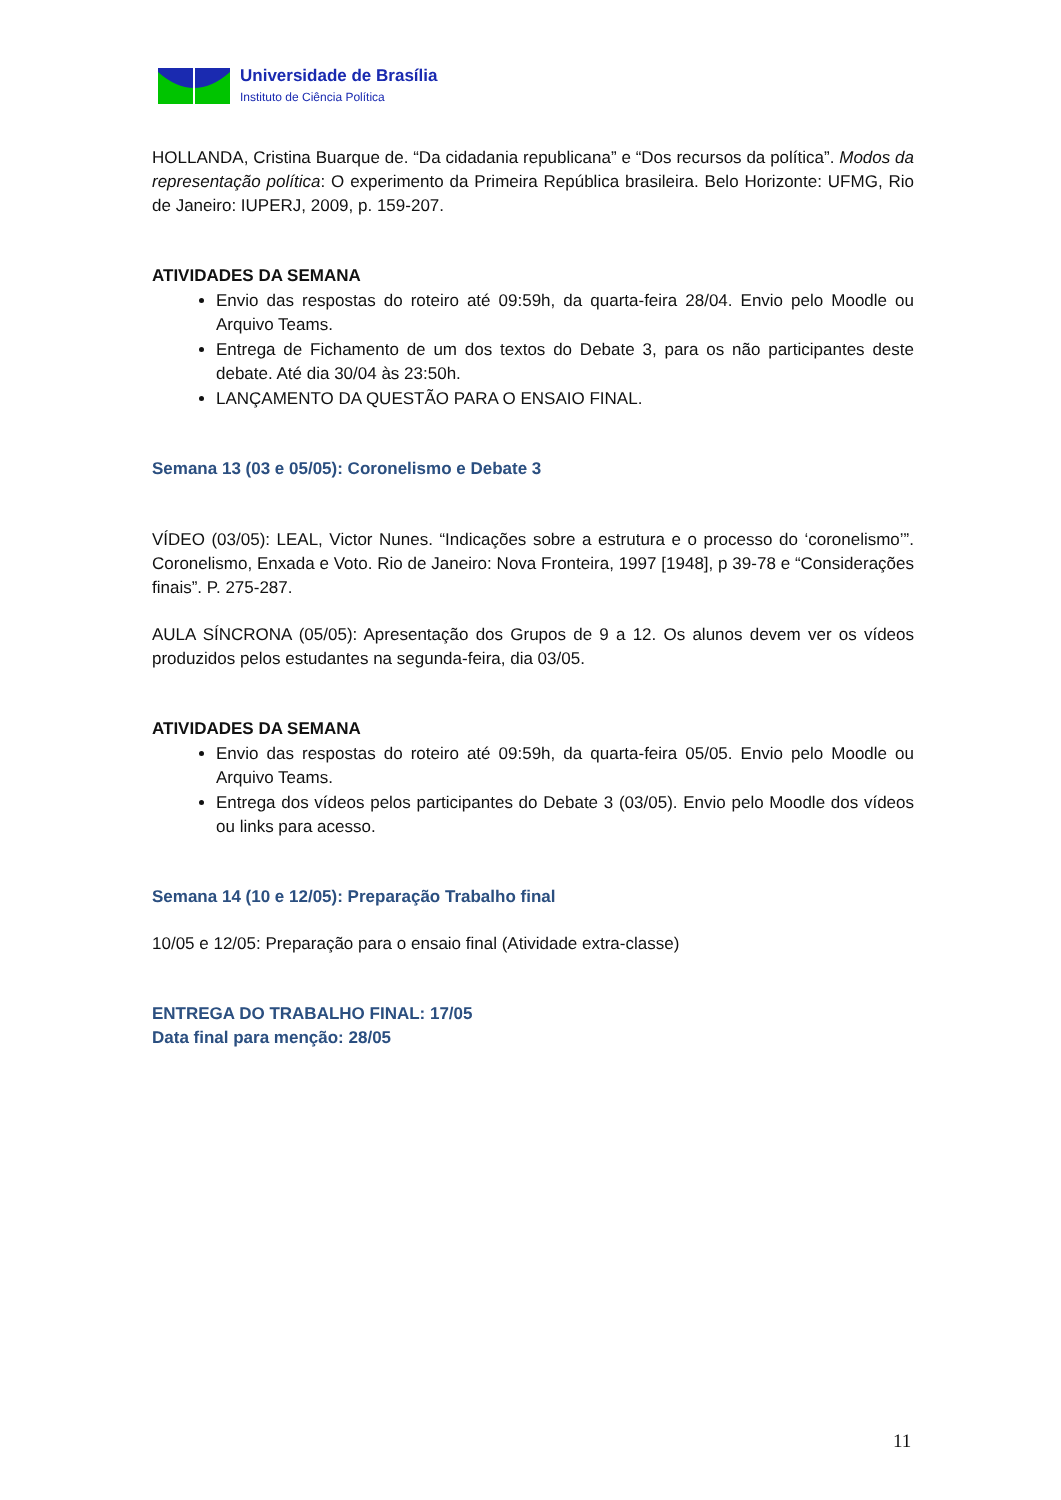Universidade de Brasília
Instituto de Ciência Política
HOLLANDA, Cristina Buarque de. “Da cidadania republicana” e “Dos recursos da política”. Modos da representação política: O experimento da Primeira República brasileira. Belo Horizonte: UFMG, Rio de Janeiro: IUPERJ, 2009, p. 159-207.
ATIVIDADES DA SEMANA
Envio das respostas do roteiro até 09:59h, da quarta-feira 28/04. Envio pelo Moodle ou Arquivo Teams.
Entrega de Fichamento de um dos textos do Debate 3, para os não participantes deste debate. Até dia 30/04 às 23:50h.
LANÇAMENTO DA QUESTÃO PARA O ENSAIO FINAL.
Semana 13 (03 e 05/05): Coronelismo e Debate 3
VÍDEO (03/05): LEAL, Victor Nunes. “Indicações sobre a estrutura e o processo do ‘coronelismo’”. Coronelismo, Enxada e Voto. Rio de Janeiro: Nova Fronteira, 1997 [1948], p 39-78 e “Considerações finais”. P. 275-287.
AULA SÍNCRONA (05/05): Apresentação dos Grupos de 9 a 12. Os alunos devem ver os vídeos produzidos pelos estudantes na segunda-feira, dia 03/05.
ATIVIDADES DA SEMANA
Envio das respostas do roteiro até 09:59h, da quarta-feira 05/05. Envio pelo Moodle ou Arquivo Teams.
Entrega dos vídeos pelos participantes do Debate 3 (03/05). Envio pelo Moodle dos vídeos ou links para acesso.
Semana 14 (10 e 12/05): Preparação Trabalho final
10/05 e 12/05: Preparação para o ensaio final (Atividade extra-classe)
ENTREGA DO TRABALHO FINAL: 17/05
Data final para menção: 28/05
11